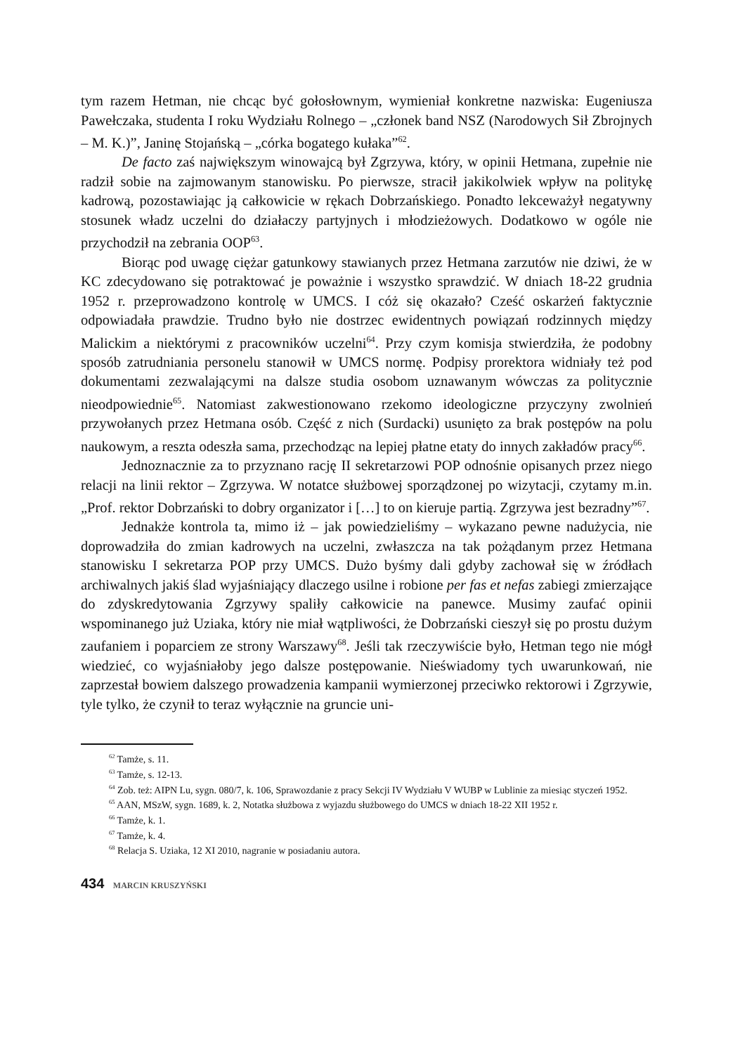tym razem Hetman, nie chcąc być gołosłownym, wymieniał konkretne nazwiska: Eugeniusza Pawełczaka, studenta I roku Wydziału Rolnego – „członek band NSZ (Narodowych Sił Zbrojnych – M. K.)”, Janinę Stojańską – „córka bogatego kułaka”<sup>62</sup>.
De facto zaś największym winowajcą był Zgrzywa, który, w opinii Hetmana, zupełnie nie radził sobie na zajmowanym stanowisku. Po pierwsze, stracił jakikolwiek wpływ na politykę kadrową, pozostawiając ją całkowicie w rękach Dobrzańskiego. Ponadto lekceważył negatywny stosunek władz uczelni do działaczy partyjnych i młodzieżowych. Dodatkowo w ogóle nie przychodził na zebrania OOP<sup>63</sup>.
Biorąc pod uwagę ciężar gatunkowy stawianych przez Hetmana zarzutów nie dziwi, że w KC zdecydowano się potraktować je poważnie i wszystko sprawdzić. W dniach 18-22 grudnia 1952 r. przeprowadzono kontrolę w UMCS. I cóż się okazało? Cześć oskarżeń faktycznie odpowiadała prawdzie. Trudno było nie dostrzec ewidentnych powiązań rodzinnych między Malickim a niektórymi z pracowników uczelni<sup>64</sup>. Przy czym komisja stwierdziła, że podobny sposób zatrudniania personelu stanowił w UMCS normę. Podpisy prorektora widniały też pod dokumentami zezwalającymi na dalsze studia osobom uznawanym wówczas za politycznie nieodpowiednie<sup>65</sup>. Natomiast zakwestionowano rzekomo ideologiczne przyczyny zwolnień przywołanych przez Hetmana osób. Część z nich (Surdacki) usunięto za brak postępów na polu naukowym, a reszta odeszła sama, przechodząc na lepiej płatne etaty do innych zakładów pracy<sup>66</sup>.
Jednoznacznie za to przyznano rację II sekretarzowi POP odnośnie opisanych przez niego relacji na linii rektor – Zgrzywa. W notatce służbowej sporządzonej po wizytacji, czytamy m.in. „Prof. rektor Dobrzański to dobry organizator i […] to on kieruje partią. Zgrzywa jest bezradny”<sup>67</sup>.
Jednakże kontrola ta, mimo iż – jak powiedzieliśmy – wykazano pewne nadużycia, nie doprowadziła do zmian kadrowych na uczelni, zwłaszcza na tak pożądanym przez Hetmana stanowisku I sekretarza POP przy UMCS. Dużo byśmy dali gdyby zachował się w źródłach archiwalnych jakiś ślad wyjaśniający dlaczego usilne i robione per fas et nefas zabiegi zmierzające do zdyskredytowania Zgrzywy spaliły całkowicie na panewce. Musimy zaufać opinii wspominanego już Uziaka, który nie miał wątpliwości, że Dobrzański cieszył się po prostu dużym zaufaniem i poparciem ze strony Warszawy<sup>68</sup>. Jeśli tak rzeczywiście było, Hetman tego nie mógł wiedzieć, co wyjaśniałoby jego dalsze postępowanie. Nieświadomy tych uwarunkowań, nie zaprzestał bowiem dalszego prowadzenia kampanii wymierzonej przeciwko rektorowi i Zgrzywie, tyle tylko, że czynił to teraz wyłącznie na gruncie uni-
<sup>62</sup> Tamże, s. 11.
<sup>63</sup> Tamże, s. 12-13.
<sup>64</sup> Zob. też: AIPN Lu, sygn. 080/7, k. 106, Sprawozdanie z pracy Sekcji IV Wydziału V WUBP w Lublinie za miesiąc styczeń 1952.
<sup>65</sup> AAN, MSzW, sygn. 1689, k. 2, Notatka służbowa z wyjazdu służbowego do UMCS w dniach 18-22 XII 1952 r.
<sup>66</sup> Tamże, k. 1.
<sup>67</sup> Tamże, k. 4.
<sup>68</sup> Relacja S. Uziaka, 12 XI 2010, nagranie w posiadaniu autora.
434 MARCIN KRUSZYŃSKI